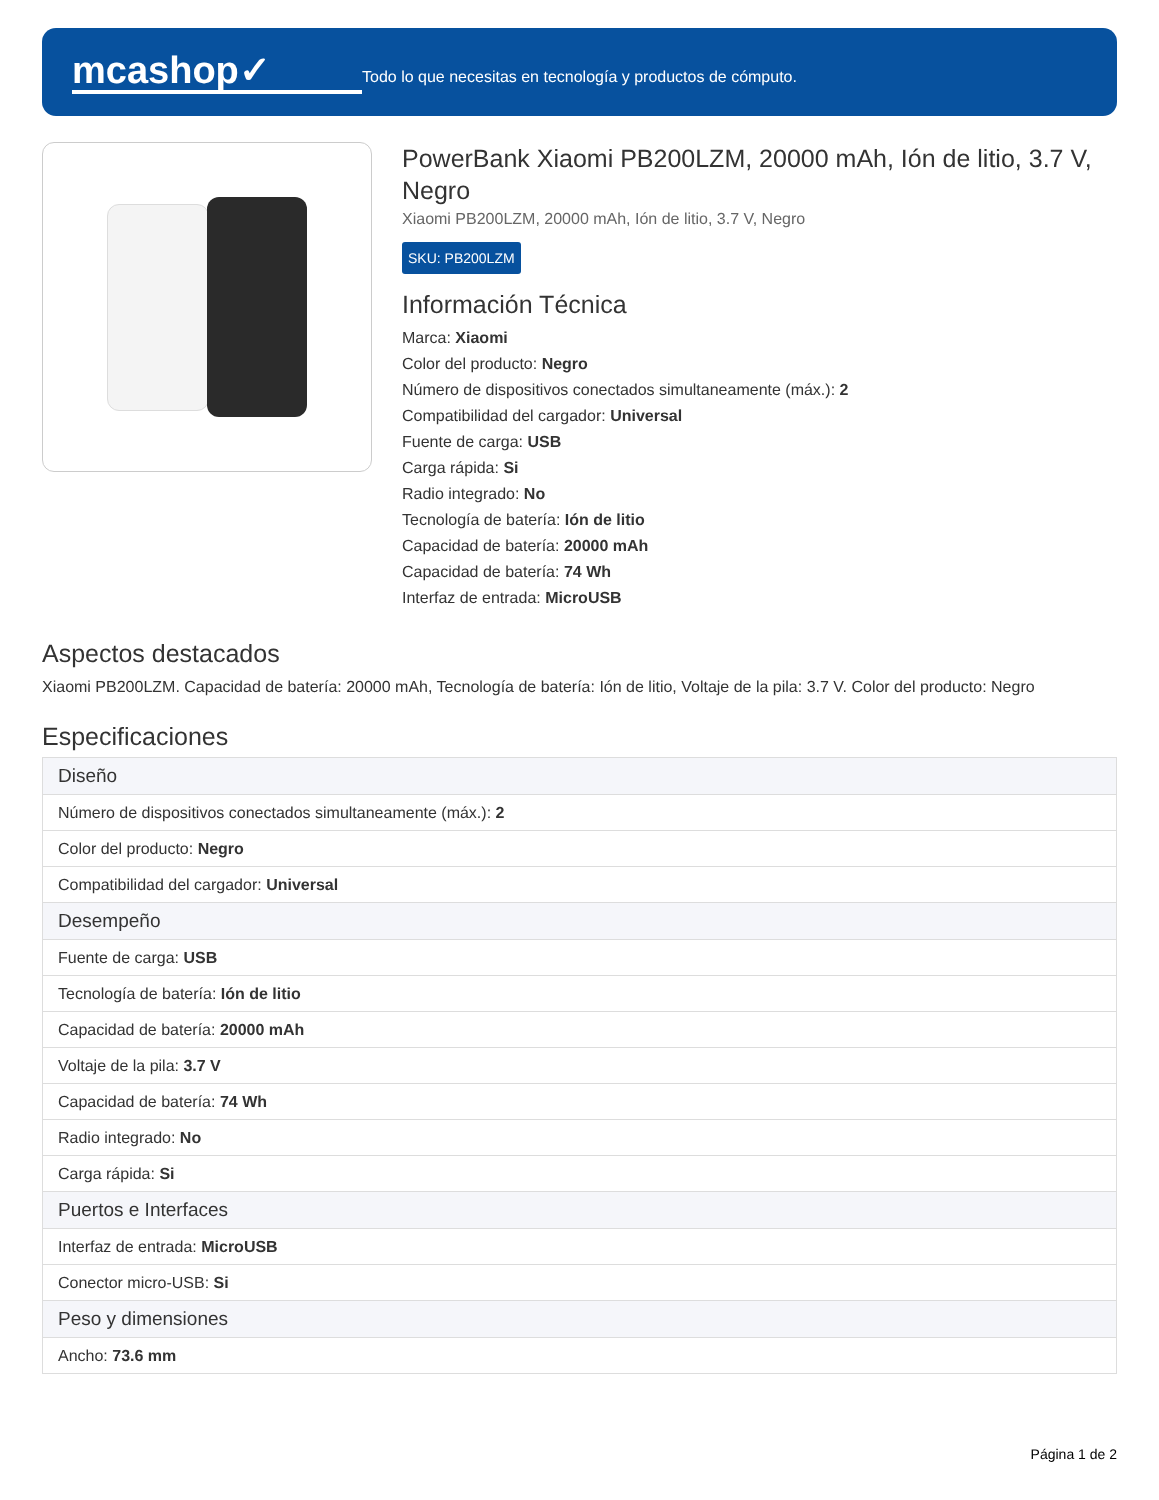mcashop✓
Todo lo que necesitas en tecnología y productos de cómputo.
PowerBank Xiaomi PB200LZM, 20000 mAh, Ión de litio, 3.7 V, Negro
Xiaomi PB200LZM, 20000 mAh, Ión de litio, 3.7 V, Negro
SKU: PB200LZM
Información Técnica
Marca: Xiaomi
Color del producto: Negro
Número de dispositivos conectados simultaneamente (máx.): 2
Compatibilidad del cargador: Universal
Fuente de carga: USB
Carga rápida: Si
Radio integrado: No
Tecnología de batería: Ión de litio
Capacidad de batería: 20000 mAh
Capacidad de batería: 74 Wh
Interfaz de entrada: MicroUSB
Aspectos destacados
Xiaomi PB200LZM. Capacidad de batería: 20000 mAh, Tecnología de batería: Ión de litio, Voltaje de la pila: 3.7 V. Color del producto: Negro
Especificaciones
| Diseño |
| --- |
| Número de dispositivos conectados simultaneamente (máx.): 2 |
| Color del producto: Negro |
| Compatibilidad del cargador: Universal |
| Desempeño |
| Fuente de carga: USB |
| Tecnología de batería: Ión de litio |
| Capacidad de batería: 20000 mAh |
| Voltaje de la pila: 3.7 V |
| Capacidad de batería: 74 Wh |
| Radio integrado: No |
| Carga rápida: Si |
| Puertos e Interfaces |
| Interfaz de entrada: MicroUSB |
| Conector micro-USB: Si |
| Peso y dimensiones |
| Ancho: 73.6 mm |
Página 1 de 2